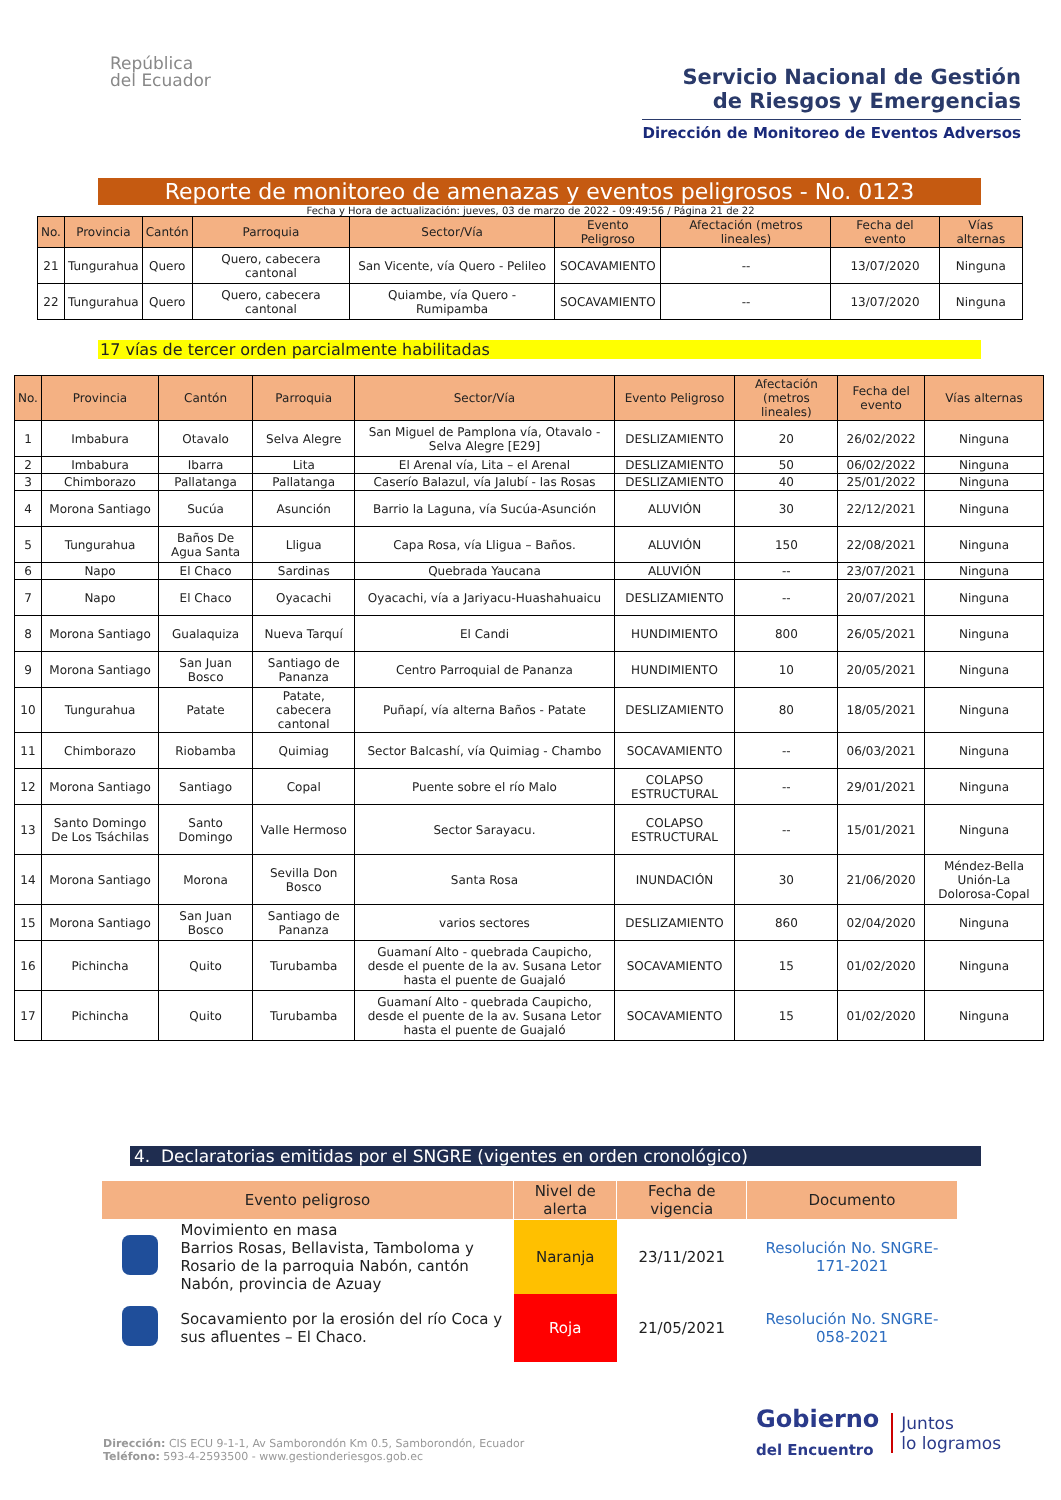República
del Ecuador
Servicio Nacional de Gestión
de Riesgos y Emergencias
Dirección de Monitoreo de Eventos Adversos
Reporte de monitoreo de amenazas y eventos peligrosos - No. 0123
Fecha y Hora de actualización: jueves, 03 de marzo de 2022 - 09:49:56 / Página 21 de 22
| No. | Provincia | Cantón | Parroquia | Sector/Vía | Evento Peligroso | Afectación (metros lineales) | Fecha del evento | Vías alternas |
| --- | --- | --- | --- | --- | --- | --- | --- | --- |
| 21 | Tungurahua | Quero | Quero, cabecera cantonal | San Vicente, vía Quero - Pelileo | SOCAVAMIENTO | -- | 13/07/2020 | Ninguna |
| 22 | Tungurahua | Quero | Quero, cabecera cantonal | Quiambe, vía Quero - Rumipamba | SOCAVAMIENTO | -- | 13/07/2020 | Ninguna |
17 vías de tercer orden parcialmente habilitadas
| No. | Provincia | Cantón | Parroquia | Sector/Vía | Evento Peligroso | Afectación (metros lineales) | Fecha del evento | Vías alternas |
| --- | --- | --- | --- | --- | --- | --- | --- | --- |
| 1 | Imbabura | Otavalo | Selva Alegre | San Miguel de Pamplona vía, Otavalo - Selva Alegre [E29] | DESLIZAMIENTO | 20 | 26/02/2022 | Ninguna |
| 2 | Imbabura | Ibarra | Lita | El Arenal vía, Lita – el Arenal | DESLIZAMIENTO | 50 | 06/02/2022 | Ninguna |
| 3 | Chimborazo | Pallatanga | Pallatanga | Caserío Balazul, vía Jalubí - las Rosas | DESLIZAMIENTO | 40 | 25/01/2022 | Ninguna |
| 4 | Morona Santiago | Sucúa | Asunción | Barrio la Laguna, vía Sucúa-Asunción | ALUVIÓN | 30 | 22/12/2021 | Ninguna |
| 5 | Tungurahua | Baños De Agua Santa | Lligua | Capa Rosa, vía Lligua – Baños. | ALUVIÓN | 150 | 22/08/2021 | Ninguna |
| 6 | Napo | El Chaco | Sardinas | Quebrada Yaucana | ALUVIÓN | -- | 23/07/2021 | Ninguna |
| 7 | Napo | El Chaco | Oyacachi | Oyacachi, vía a Jariyacu-Huashahuaicu | DESLIZAMIENTO | -- | 20/07/2021 | Ninguna |
| 8 | Morona Santiago | Gualaquiza | Nueva Tarquí | El Candi | HUNDIMIENTO | 800 | 26/05/2021 | Ninguna |
| 9 | Morona Santiago | San Juan Bosco | Santiago de Pananza | Centro Parroquial de Pananza | HUNDIMIENTO | 10 | 20/05/2021 | Ninguna |
| 10 | Tungurahua | Patate | Patate, cabecera cantonal | Puñapí, vía alterna Baños - Patate | DESLIZAMIENTO | 80 | 18/05/2021 | Ninguna |
| 11 | Chimborazo | Riobamba | Quimiag | Sector Balcashí, vía Quimiag - Chambo | SOCAVAMIENTO | -- | 06/03/2021 | Ninguna |
| 12 | Morona Santiago | Santiago | Copal | Puente sobre el río Malo | COLAPSO ESTRUCTURAL | -- | 29/01/2021 | Ninguna |
| 13 | Santo Domingo De Los Tsáchilas | Santo Domingo | Valle Hermoso | Sector Sarayacu. | COLAPSO ESTRUCTURAL | -- | 15/01/2021 | Ninguna |
| 14 | Morona Santiago | Morona | Sevilla Don Bosco | Santa Rosa | INUNDACIÓN | 30 | 21/06/2020 | Méndez-Bella Unión-La Dolorosa-Copal |
| 15 | Morona Santiago | San Juan Bosco | Santiago de Pananza | varios sectores | DESLIZAMIENTO | 860 | 02/04/2020 | Ninguna |
| 16 | Pichincha | Quito | Turubamba | Guamaní Alto - quebrada Caupicho, desde el puente de la av. Susana Letor hasta el puente de Guajaló | SOCAVAMIENTO | 15 | 01/02/2020 | Ninguna |
| 17 | Pichincha | Quito | Turubamba | Guamaní Alto - quebrada Caupicho, desde el puente de la av. Susana Letor hasta el puente de Guajaló | SOCAVAMIENTO | 15 | 01/02/2020 | Ninguna |
4. Declaratorias emitidas por el SNGRE (vigentes en orden cronológico)
| Evento peligroso | | Nivel de alerta | Fecha de vigencia | Documento |
| --- | --- | --- | --- | --- |
| | Movimiento en masa Barrios Rosas, Bellavista, Tamboloma y Rosario de la parroquia Nabón, cantón Nabón, provincia de Azuay | Naranja | 23/11/2021 | Resolución No. SNGRE-171-2021 |
| | Socavamiento por la erosión del río Coca y sus afluentes – El Chaco. | Roja | 21/05/2021 | Resolución No. SNGRE-058-2021 |
Dirección: CIS ECU 9-1-1, Av Samborondón Km 0.5, Samborondón, Ecuador
Teléfono: 593-4-2593500 - www.gestionderiesgos.gob.ec
Gobierno
del Encuentro
Juntos
lo logramos